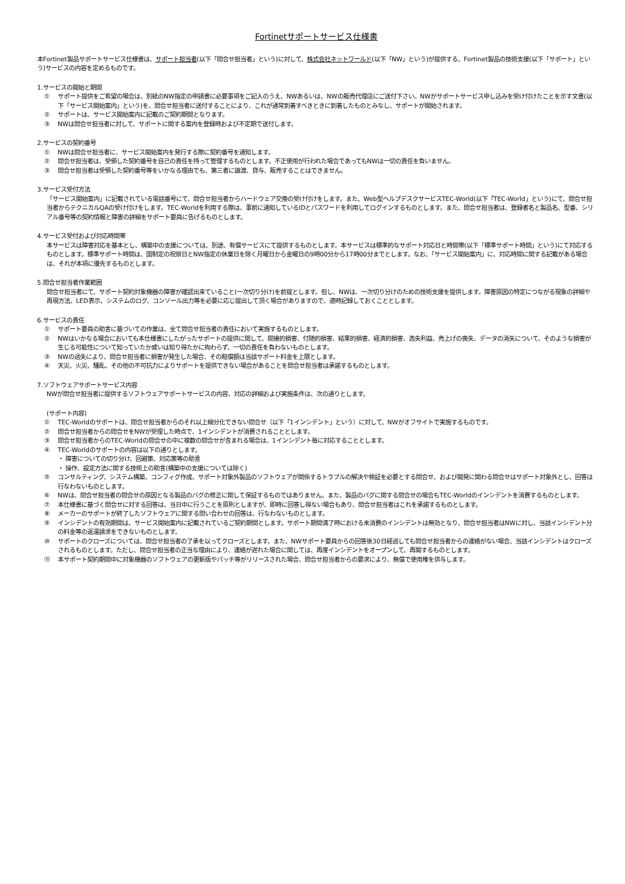Fortinetサポートサービス仕様書
本Fortinet製品サポートサービス仕様書は、サポート担当者(以下「問合せ担当者」という)に対して、株式会社ネットワールド(以下「NW」という)が提供する、Fortinet製品の技術支援(以下「サポート」という)サービスの内容を定めるものです。
1.サービスの開始と期間
① サポート提供をご希望の場合は、別紙のNW指定の申請書に必要事項をご記入のうえ、NWあるいは、NWの販売代理店にご送付下さい。NWがサポートサービス申し込みを受け付けたことを示す文書(以下「サービス開始案内」という)を、問合せ担当者に送付することにより、これが通常到着すべきときに到着したものとみなし、サポートが開始されます。
② サポートは、サービス開始案内に記載のご契約期間となります。
③ NWは問合せ担当者に対して、サポートに関する案内を登録時および不定期で送付します。
2.サービスの契約番号
① NWは問合せ担当者に、サービス開始案内を発行する際に契約番号を通知します。
② 問合せ担当者は、受領した契約番号を自己の責任を持って管理するものとします。不正使用が行われた場合であってもNWは一切の責任を負いません。
③ 問合せ担当者は受領した契約番号等をいかなる理由でも、第三者に譲渡、貸与、販売することはできません。
3.サービス受付方法
「サービス開始案内」に記載されている電話番号にて、問合せ担当者からハードウェア交換の受け付けをします。また、Web型ヘルプデスクサービスTEC-World(以下「TEC-World」という)にて、問合せ担当者からテクニカルQAの受け付けをします。TEC-Worldを利用する際は、事前に通知しているIDとパスワードを利用してログインするものとします。また、問合せ担当者は、登録者名と製品名、型番、シリアル番号等の契約情報と障害の詳細をサポート要員に告げるものとします。
4.サービス受付および対応時間帯
本サービスは障害対応を基本とし、構築中の支援については、別途、有償サービスにて提供するものとします。本サービスは標準的なサポート対応日と時間帯(以下「標準サポート時間」という)にて対応するものとします。標準サポート時間は、国制定の祝祭日とNW指定の休業日を除く月曜日から金曜日の9時00分から17時00分までとします。なお、「サービス開始案内」に、対応時間に関する記載がある場合は、それが本項に優先するものとします。
5.問合せ担当者作業範囲
問合せ担当者にて、サポート契約対象機器の障害が確認出来ていること(一次切り分け)を前提とします。但し、NWは、一次切り分けのための技術支援を提供します。障害原因の特定につながる現象の詳細や再現方法、LED表示、システムのログ、コンソール出力等を必要に応じ提出して頂く場合がありますので、適時記録しておくこととします。
6.サービスの責任
① サポート要員の助言に基づいての作業は、全て問合せ担当者の責任において実施するものとします。
② NWはいかなる場合においても本仕様書にしたがったサポートの提供に関して、間接的損害、付随的損害、結果的損害、経済的損害、逸失利益、売上げの喪失、データの消失について、そのような損害が生じる可能性について知っていたか或いは知り得たかに拘わらず、一切の責任を負わないものとします。
③ NWの過失により、問合せ担当者に損害が発生した場合、その賠償額は当該サポート料金を上限とします。
④ 天災、火災、騒乱、その他の不可抗力によりサポートを提供できない場合があることを問合せ担当者は承諾するものとします。
7.ソフトウェアサポートサービス内容
NWが問合せ担当者に提供するソフトウェアサポートサービスの内容、対応の詳細および実施条件は、次の通りとします。
(サポート内容)
① TEC-Worldのサポートは、問合せ担当者からのそれ以上細分化できない問合せ（以下「1インシデント」という）に対して、NWがオフサイトで実施するものです。
② 問合せ担当者からの問合せをNWが受理した時点で、1インシデントが消費されることとします。
③ 問合せ担当者からのTEC-Worldの問合せの中に複数の問合せが含まれる場合は、1インシデント毎に対応することとします。
④ TEC-Worldのサポートの内容は以下の通りとします。
・ 障害についての切り分け、回避策、対応策等の助言
・ 操作、設定方法に関する技術上の助言(構築中の支援については除く)
⑤ コンサルティング、システム構築、コンフィグ作成、サポート対象外製品のソフトウェアが関係するトラブルの解決や検証を必要とする問合せ、および開発に関わる問合せはサポート対象外とし、回答は行なわないものとします。
⑥ NWは、問合せ担当者の問合せの原因となる製品のバグの修正に関して保証するものではありません。また、製品のバグに関する問合せの場合もTEC-Worldのインシデントを消費するものとします。
⑦ 本仕様書に基づく問合せに対する回答は、当日中に行うことを原則としますが、即時に回答し得ない場合もあり、問合せ担当者はこれを承諾するものとします。
⑧ メーカーのサポートが終了したソフトウェアに関する問い合わせの回答は、行なわないものとします。
⑨ インシデントの有効期間は、サービス開始案内に記載されているご契約期間とします。サポート期間満了時における未消費のインシデントは無効となり、問合せ担当者はNWに対し、当該インシデント分の料金等の返還請求をできないものとします。
⑩ サポートのクローズについては、問合せ担当者の了承を以ってクローズとします。また、NWサポート要員からの回答後30日経過しても問合せ担当者からの連絡がない場合、当該インシデントはクローズされるものとします。ただし、問合せ担当者の正当な理由により、連絡が遅れた場合に関しては、再度インシデントをオープンして、再開するものとします。
⑪ 本サポート契約期間中に対象機器のソフトウェアの更新版やパッチ等がリリースされた場合、問合せ担当者からの要求により、無償で使用権を供与します。